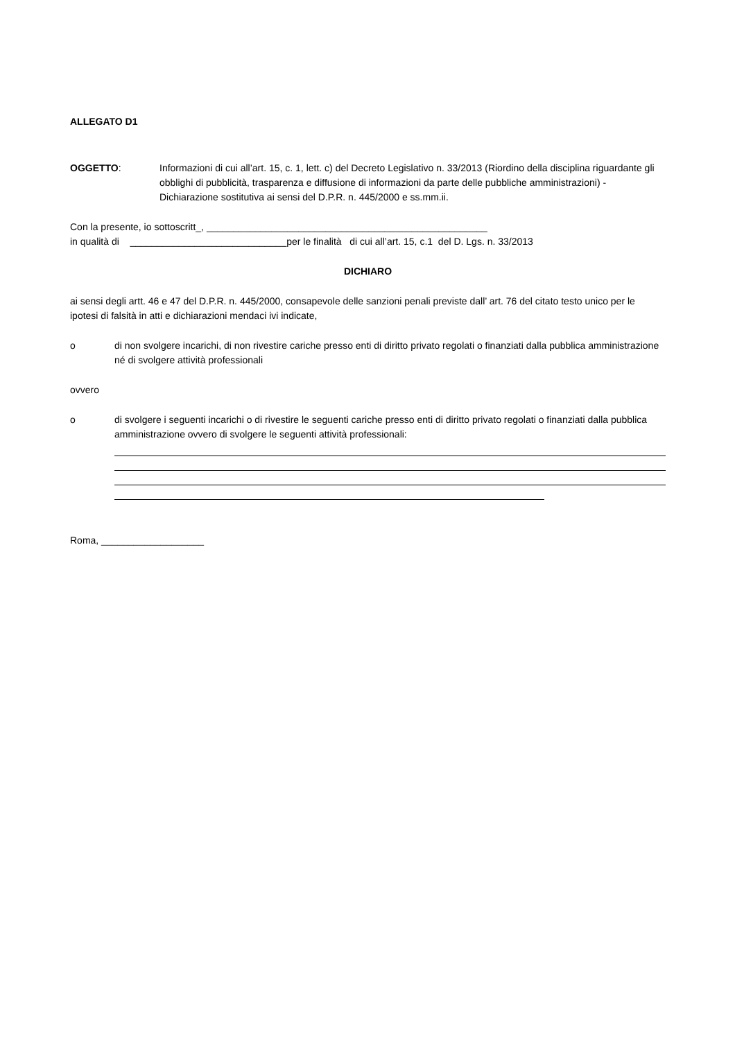ALLEGATO D1
OGGETTO: Informazioni di cui all’art. 15, c. 1, lett. c) del Decreto Legislativo n. 33/2013 (Riordino della disciplina riguardante gli obblighi di pubblicità, trasparenza e diffusione di informazioni da parte delle pubbliche amministrazioni) - Dichiarazione sostitutiva ai sensi del D.P.R. n. 445/2000 e ss.mm.ii.
Con la presente, io sottoscritt_, ____________________________________________________
in qualità di _____________________________per le finalità di cui all’art. 15, c.1 del D. Lgs. n. 33/2013
DICHIARO
ai sensi degli artt. 46 e 47 del D.P.R. n. 445/2000, consapevole delle sanzioni penali previste dall’ art. 76 del citato testo unico per le ipotesi di falsità in atti e dichiarazioni mendaci ivi indicate,
o di non svolgere incarichi, di non rivestire cariche presso enti di diritto privato regolati o finanziati dalla pubblica amministrazione né di svolgere attività professionali
ovvero
o di svolgere i seguenti incarichi o di rivestire le seguenti cariche presso enti di diritto privato regolati o finanziati dalla pubblica amministrazione ovvero di svolgere le seguenti attività professionali:
Roma, ___________________